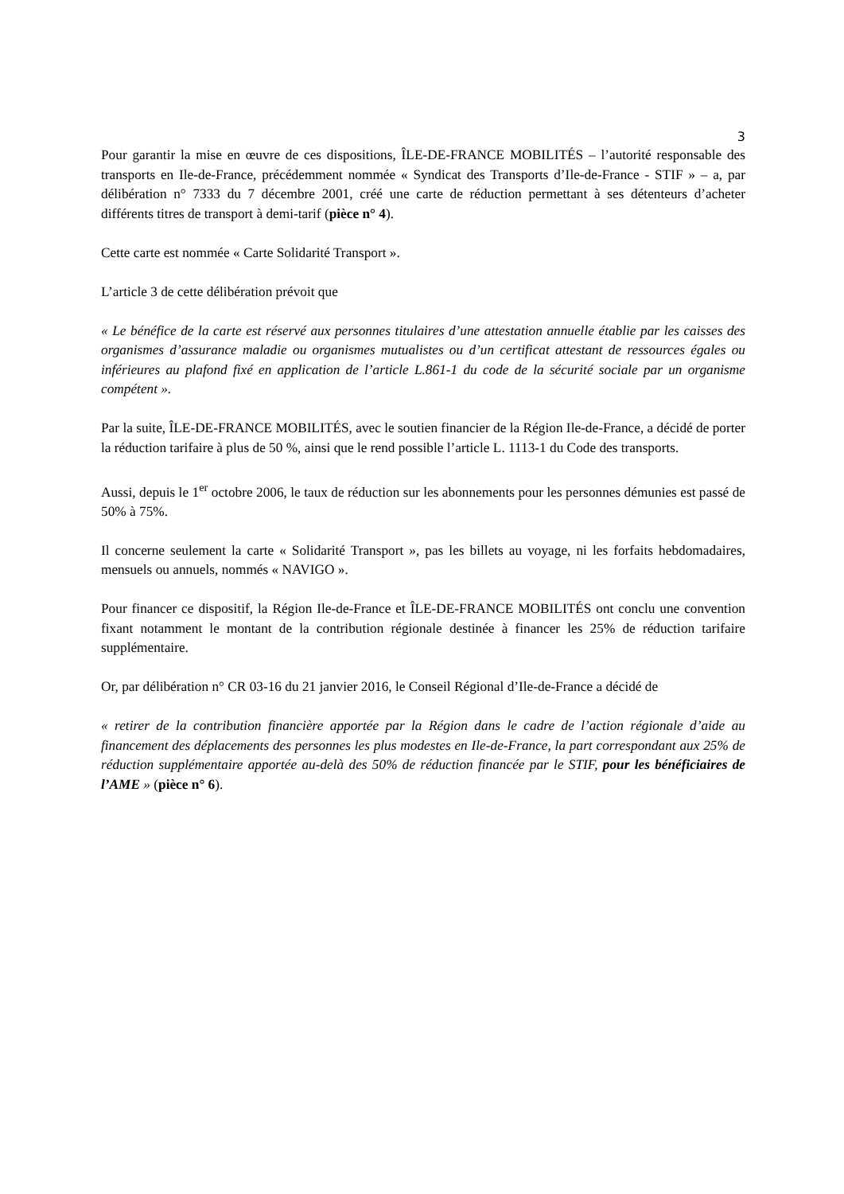3
Pour garantir la mise en œuvre de ces dispositions, ÎLE-DE-FRANCE MOBILITÉS – l’autorité responsable des transports en Ile-de-France, précédemment nommée « Syndicat des Transports d’Ile-de-France - STIF » – a, par délibération n° 7333 du 7 décembre 2001, créé une carte de réduction permettant à ses détenteurs d’acheter différents titres de transport à demi-tarif (pièce n° 4).
Cette carte est nommée « Carte Solidarité Transport ».
L’article 3 de cette délibération prévoit que
« Le bénéfice de la carte est réservé aux personnes titulaires d’une attestation annuelle établie par les caisses des organismes d’assurance maladie ou organismes mutualistes ou d’un certificat attestant de ressources égales ou inférieures au plafond fixé en application de l’article L.861-1 du code de la sécurité sociale par un organisme compétent ».
Par la suite, ÎLE-DE-FRANCE MOBILITÉS, avec le soutien financier de la Région Ile-de-France, a décidé de porter la réduction tarifaire à plus de 50 %, ainsi que le rend possible l’article L. 1113-1 du Code des transports.
Aussi, depuis le 1<sup>er</sup> octobre 2006, le taux de réduction sur les abonnements pour les personnes démunies est passé de 50% à 75%.
Il concerne seulement la carte « Solidarité Transport », pas les billets au voyage, ni les forfaits hebdomadaires, mensuels ou annuels, nommés « NAVIGO ».
Pour financer ce dispositif, la Région Ile-de-France et ÎLE-DE-FRANCE MOBILITÉS ont conclu une convention fixant notamment le montant de la contribution régionale destinée à financer les 25% de réduction tarifaire supplémentaire.
Or, par délibération n° CR 03-16 du 21 janvier 2016, le Conseil Régional d’Ile-de-France a décidé de
« retirer de la contribution financière apportée par la Région dans le cadre de l’action régionale d’aide au financement des déplacements des personnes les plus modestes en Ile-de-France, la part correspondant aux 25% de réduction supplémentaire apportée au-delà des 50% de réduction financée par le STIF, pour les bénéficiaires de l’AME » (pièce n° 6).